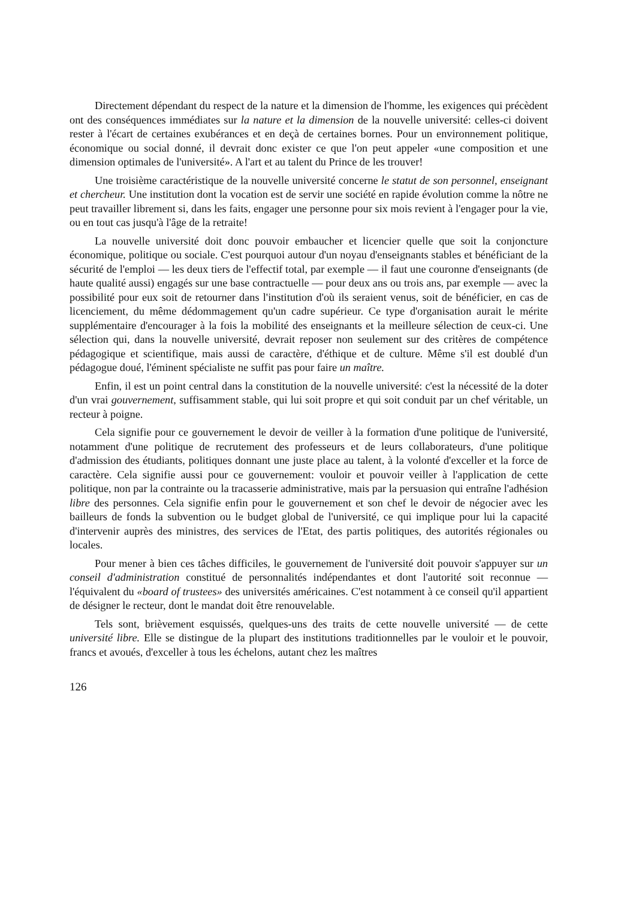Directement dépendant du respect de la nature et la dimension de l'homme, les exigences qui précèdent ont des conséquences immédiates sur la nature et la dimension de la nouvelle université: celles-ci doivent rester à l'écart de certaines exubérances et en deçà de certaines bornes. Pour un environnement politique, économique ou social donné, il devrait donc exister ce que l'on peut appeler «une composition et une dimension optimales de l'université». A l'art et au talent du Prince de les trouver!
Une troisième caractéristique de la nouvelle université concerne le statut de son personnel, enseignant et chercheur. Une institution dont la vocation est de servir une société en rapide évolution comme la nôtre ne peut travailler librement si, dans les faits, engager une personne pour six mois revient à l'engager pour la vie, ou en tout cas jusqu'à l'âge de la retraite!
La nouvelle université doit donc pouvoir embaucher et licencier quelle que soit la conjoncture économique, politique ou sociale. C'est pourquoi autour d'un noyau d'enseignants stables et bénéficiant de la sécurité de l'emploi — les deux tiers de l'effectif total, par exemple — il faut une couronne d'enseignants (de haute qualité aussi) engagés sur une base contractuelle — pour deux ans ou trois ans, par exemple — avec la possibilité pour eux soit de retourner dans l'institution d'où ils seraient venus, soit de bénéficier, en cas de licenciement, du même dédommagement qu'un cadre supérieur. Ce type d'organisation aurait le mérite supplémentaire d'encourager à la fois la mobilité des enseignants et la meilleure sélection de ceux-ci. Une sélection qui, dans la nouvelle université, devrait reposer non seulement sur des critères de compétence pédagogique et scientifique, mais aussi de caractère, d'éthique et de culture. Même s'il est doublé d'un pédagogue doué, l'éminent spécialiste ne suffit pas pour faire un maître.
Enfin, il est un point central dans la constitution de la nouvelle université: c'est la nécessité de la doter d'un vrai gouvernement, suffisamment stable, qui lui soit propre et qui soit conduit par un chef véritable, un recteur à poigne.
Cela signifie pour ce gouvernement le devoir de veiller à la formation d'une politique de l'université, notamment d'une politique de recrutement des professeurs et de leurs collaborateurs, d'une politique d'admission des étudiants, politiques donnant une juste place au talent, à la volonté d'exceller et la force de caractère. Cela signifie aussi pour ce gouvernement: vouloir et pouvoir veiller à l'application de cette politique, non par la contrainte ou la tracasserie administrative, mais par la persuasion qui entraîne l'adhésion libre des personnes. Cela signifie enfin pour le gouvernement et son chef le devoir de négocier avec les bailleurs de fonds la subvention ou le budget global de l'université, ce qui implique pour lui la capacité d'intervenir auprès des ministres, des services de l'Etat, des partis politiques, des autorités régionales ou locales.
Pour mener à bien ces tâches difficiles, le gouvernement de l'université doit pouvoir s'appuyer sur un conseil d'administration constitué de personnalités indépendantes et dont l'autorité soit reconnue — l'équivalent du «board of trustees» des universités américaines. C'est notamment à ce conseil qu'il appartient de désigner le recteur, dont le mandat doit être renouvelable.
Tels sont, brièvement esquissés, quelques-uns des traits de cette nouvelle université — de cette université libre. Elle se distingue de la plupart des institutions traditionnelles par le vouloir et le pouvoir, francs et avoués, d'exceller à tous les échelons, autant chez les maîtres
126